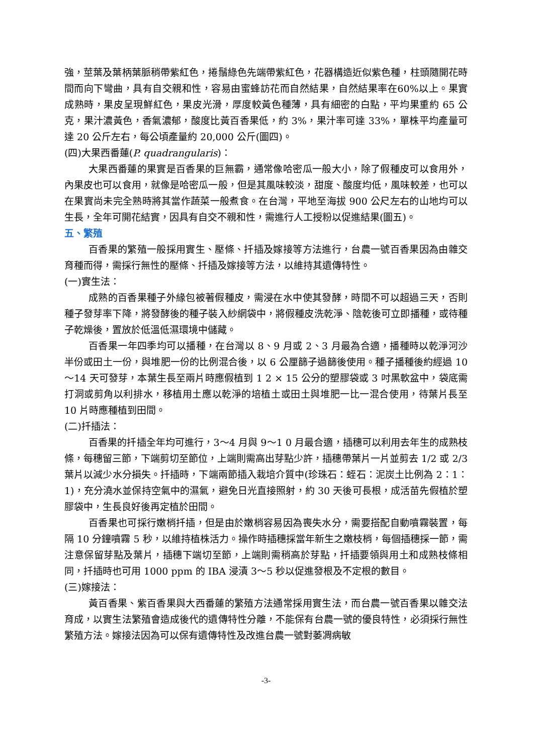強，莖葉及葉柄葉脈稍帶紫紅色，捲鬚綠色先端帶紫紅色，花器構造近似紫色種，柱頭隨開花時間而向下彎曲，具有自交親和性，容易由蜜蜂訪花而自然結果，自然結果率在60%以上。果實成熟時，果皮呈現鮮紅色，果皮光滑，厚度較黃色種薄，具有細密的白點，平均果重約 65 公克，果汁濃黃色，香氣濃郁，酸度比黃百香果低，約 3%，果汁率可達 33%，單株平均產量可達 20 公斤左右，每公頃產量約 20,000 公斤(圖四)。
(四)大果西番蓮(P. quadrangularis)：
大果西番蓮的果實是百香果的巨無霸，通常像哈密瓜一般大小，除了假種皮可以食用外，內果皮也可以食用，就像是哈密瓜一般，但是其風味較淡，甜度、酸度均低，風味較差，也可以在果實尚未完全熟時將其當作蔬菜一般煮食。在台灣，平地至海拔 900 公尺左右的山地均可以生長，全年可開花結實，因具有自交不親和性，需進行人工授粉以促進結果(圖五)。
五、繁殖
百香果的繁殖一般採用實生、壓條、扦插及嫁接等方法進行，台農一號百香果因為由雜交育種而得，需採行無性的壓條、扦插及嫁接等方法，以維持其遺傳特性。
(一)實生法：
成熟的百香果種子外緣包被著假種皮，需浸在水中使其發酵，時間不可以超過三天，否則種子發芽率下降，將發酵後的種子裝入紗網袋中，將假種皮洗乾淨、陰乾後可立即播種，或待種子乾燥後，置放於低溫低濕環境中儲藏。
百香果一年四季均可以播種，在台灣以 8、9 月或 2、3 月最為合適，播種時以乾淨河沙半份或田土一份，與堆肥一份的比例混合後，以 6 公厘篩子過篩後使用。種子播種後約經過 10～14 天可發芽，本葉生長至兩片時應假植到 1 2 × 15 公分的塑膠袋或 3 吋黑軟盆中，袋底需打洞或剪角以利排水，移植用土應以乾淨的培植土或田土與堆肥一比一混合使用，待葉片長至 10 片時應種植到田間。
(二)扦插法：
百香果的扦插全年均可進行，3～4 月與 9～1 0 月最合適，插穗可以利用去年生的成熟枝條，每穗留三節，下端剪切至節位，上端則需高出芽點少許，插穗帶葉片一片並剪去 1/2 或 2/3 葉片以減少水分損失。扦插時，下端兩節插入栽培介質中(珍珠石：蛭石：泥炭土比例為 2：1：1)，充分澆水並保持空氣中的濕氣，避免日光直接照射，約 30 天後可長根，成活苗先假植於塑膠袋中，生長良好後再定植於田間。
百香果也可採行嫩梢扦插，但是由於嫩梢容易因為喪失水分，需要搭配自動噴霧裝置，每隔 10 分鐘噴霧 5 秒，以維持植株活力。操作時插穗採當年新生之嫩枝梢，每個插穗採一節，需注意保留芽點及葉片，插穗下端切至節，上端則需稍高於芽點，扦插要領與用土和成熟枝條相同，扦插時也可用 1000 ppm 的 IBA 浸漬 3～5 秒以促進發根及不定根的數目。
(三)嫁接法：
黃百香果、紫百香果與大西番蓮的繁殖方法通常採用實生法，而台農一號百香果以雜交法育成，以實生法繁殖會造成後代的遺傳特性分離，不能保有台農一號的優良特性，必須採行無性繁殖方法。嫁接法因為可以保有遺傳特性及改進台農一號對萎凋病敏
-3-